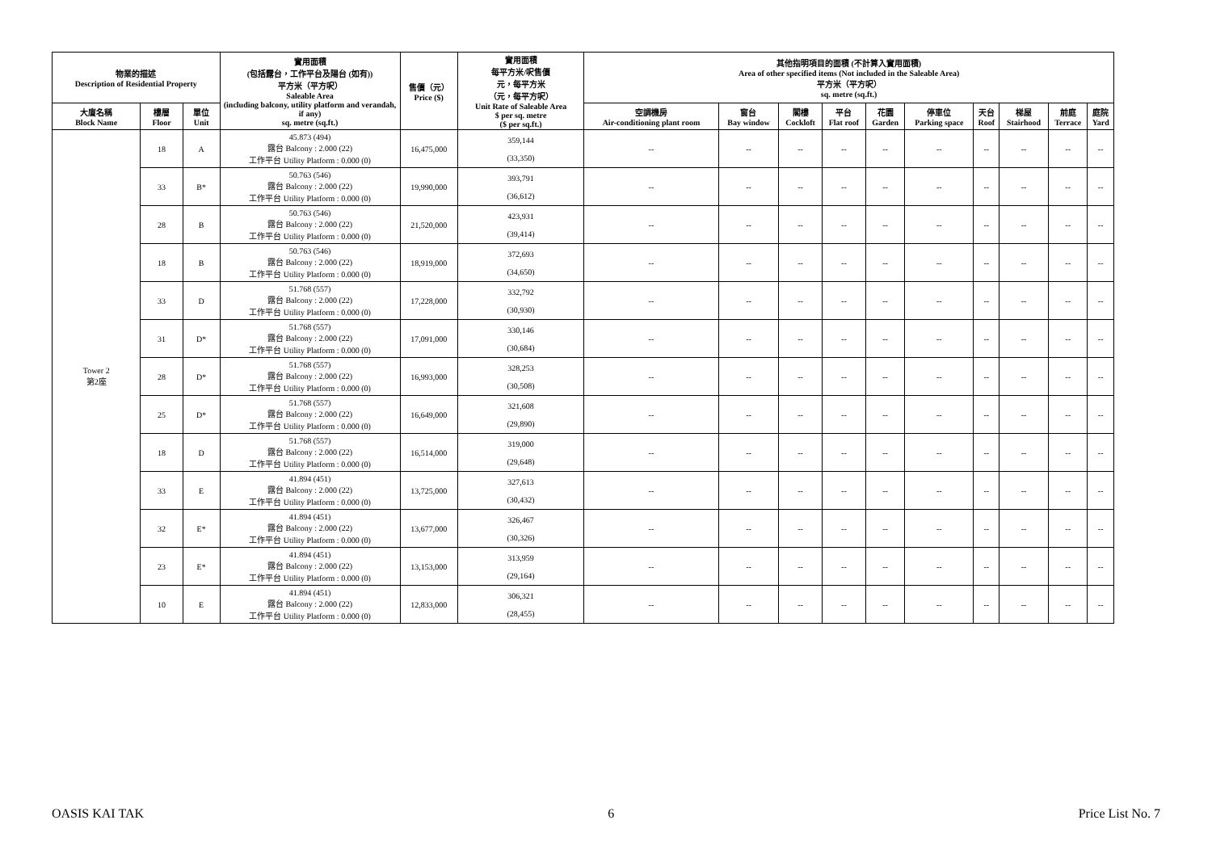| 物業的描述 Description of Residential Property | | | 實用面積 (包括露台，工作平台及陽台 (如有)) 平方米（平方呎） Saleable Area (including balcony, utility platform and verandah, if any) sq. metre (sq.ft.) | 售價（元） Price ($) | 實用面積 每平方米/呎售價 元，每平方米 （元，每平方呎） Unit Rate of Saleable Area $ per sq. metre ($ per sq.ft.) | 其他指明項目的面積 (不計算入實用面積) Area of other specified items (Not included in the Saleable Area) 平方米（平方呎） sq. metre (sq.ft.) | | | | | | | | | |
| --- | --- | --- | --- | --- | --- | --- | --- | --- | --- | --- | --- | --- | --- | --- | --- |
| 大廈名稱 Block Name | 樓層 Floor | 單位 Unit | | | | 空調機房 Air-conditioning plant room | 窗台 Bay window | 閣樓 Cockloft | 平台 Flat roof | 花園 Garden | 停車位 Parking space | 天台 Roof | 梯屋 Stairhood | 前庭 Terrace | 庭院 Yard |
| Tower 2 第2座 | 18 | A | 45.873 (494) 露台 Balcony : 2.000 (22) 工作平台 Utility Platform : 0.000 (0) | 16,475,000 | 359,144 (33,350) | -- | -- | -- | -- | -- | -- | -- | -- | -- | -- |
| | 33 | B* | 50.763 (546) 露台 Balcony : 2.000 (22) 工作平台 Utility Platform : 0.000 (0) | 19,990,000 | 393,791 (36,612) | -- | -- | -- | -- | -- | -- | -- | -- | -- | -- |
| | 28 | B | 50.763 (546) 露台 Balcony : 2.000 (22) 工作平台 Utility Platform : 0.000 (0) | 21,520,000 | 423,931 (39,414) | -- | -- | -- | -- | -- | -- | -- | -- | -- | -- |
| | 18 | B | 50.763 (546) 露台 Balcony : 2.000 (22) 工作平台 Utility Platform : 0.000 (0) | 18,919,000 | 372,693 (34,650) | -- | -- | -- | -- | -- | -- | -- | -- | -- | -- |
| | 33 | D | 51.768 (557) 露台 Balcony : 2.000 (22) 工作平台 Utility Platform : 0.000 (0) | 17,228,000 | 332,792 (30,930) | -- | -- | -- | -- | -- | -- | -- | -- | -- | -- |
| | 31 | D* | 51.768 (557) 露台 Balcony : 2.000 (22) 工作平台 Utility Platform : 0.000 (0) | 17,091,000 | 330,146 (30,684) | -- | -- | -- | -- | -- | -- | -- | -- | -- | -- |
| | 28 | D* | 51.768 (557) 露台 Balcony : 2.000 (22) 工作平台 Utility Platform : 0.000 (0) | 16,993,000 | 328,253 (30,508) | -- | -- | -- | -- | -- | -- | -- | -- | -- | -- |
| | 25 | D* | 51.768 (557) 露台 Balcony : 2.000 (22) 工作平台 Utility Platform : 0.000 (0) | 16,649,000 | 321,608 (29,890) | -- | -- | -- | -- | -- | -- | -- | -- | -- | -- |
| | 18 | D | 51.768 (557) 露台 Balcony : 2.000 (22) 工作平台 Utility Platform : 0.000 (0) | 16,514,000 | 319,000 (29,648) | -- | -- | -- | -- | -- | -- | -- | -- | -- | -- |
| | 33 | E | 41.894 (451) 露台 Balcony : 2.000 (22) 工作平台 Utility Platform : 0.000 (0) | 13,725,000 | 327,613 (30,432) | -- | -- | -- | -- | -- | -- | -- | -- | -- | -- |
| | 32 | E* | 41.894 (451) 露台 Balcony : 2.000 (22) 工作平台 Utility Platform : 0.000 (0) | 13,677,000 | 326,467 (30,326) | -- | -- | -- | -- | -- | -- | -- | -- | -- | -- |
| | 23 | E* | 41.894 (451) 露台 Balcony : 2.000 (22) 工作平台 Utility Platform : 0.000 (0) | 13,153,000 | 313,959 (29,164) | -- | -- | -- | -- | -- | -- | -- | -- | -- | -- |
| | 10 | E | 41.894 (451) 露台 Balcony : 2.000 (22) 工作平台 Utility Platform : 0.000 (0) | 12,833,000 | 306,321 (28,455) | -- | -- | -- | -- | -- | -- | -- | -- | -- | -- |
OASIS KAI TAK 6 Price List No. 7